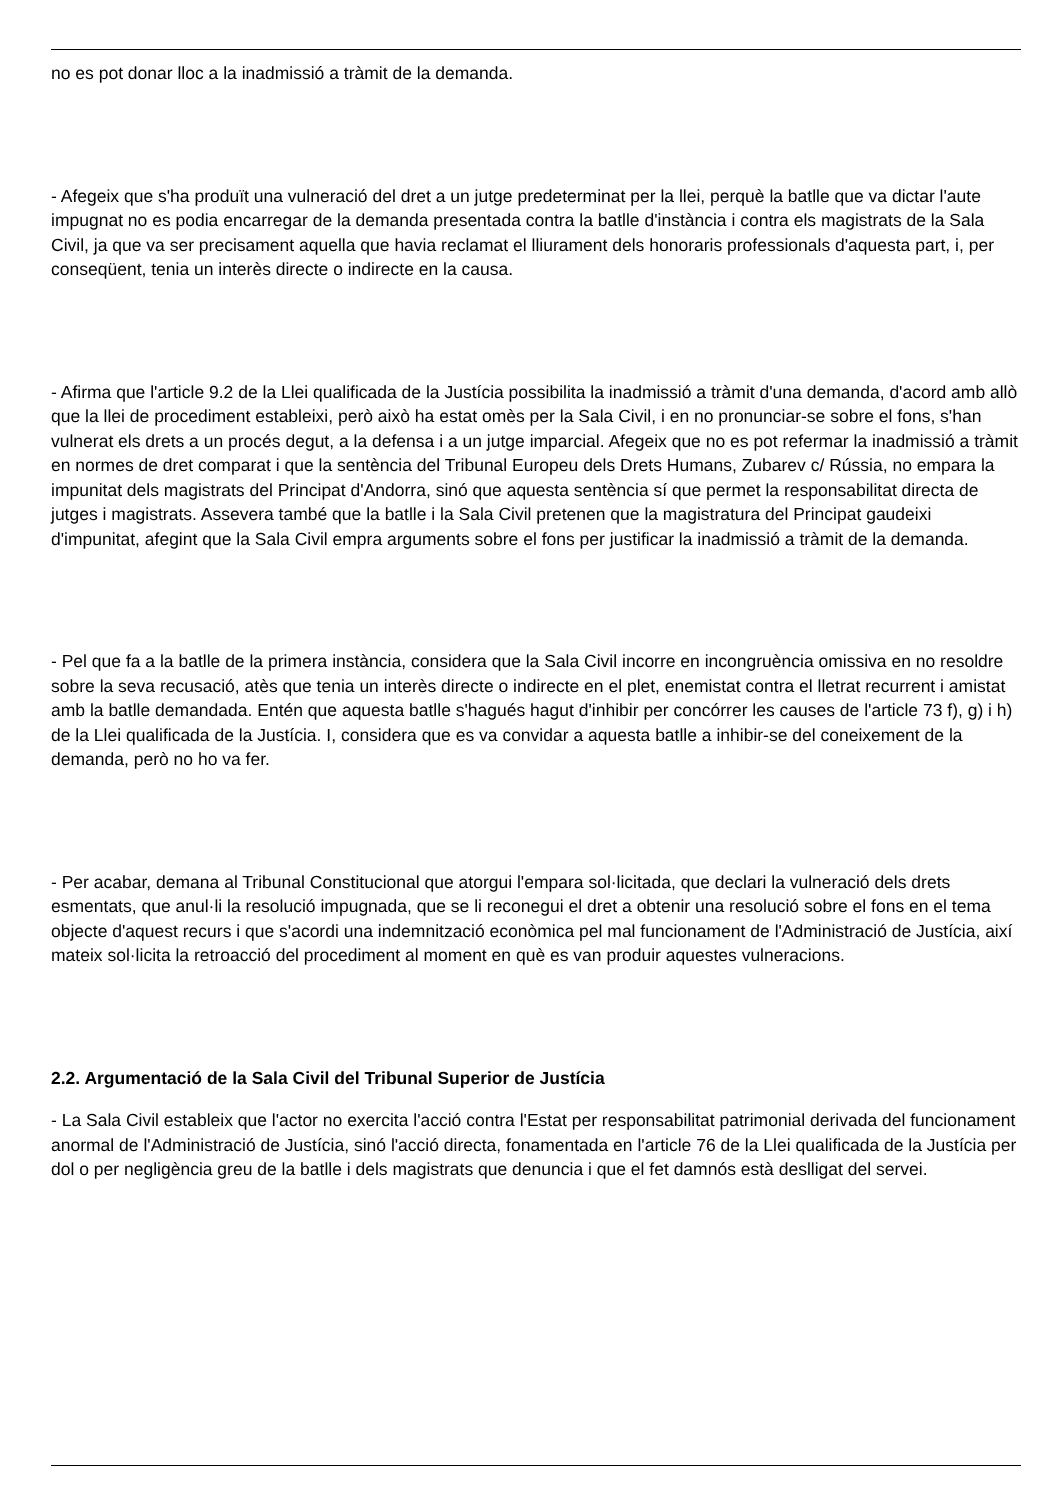no es pot donar lloc a la inadmissió a tràmit de la demanda.
- Afegeix que s'ha produït una vulneració del dret a un jutge predeterminat per la llei, perquè la batlle que va dictar l'aute impugnat no es podia encarregar de la demanda presentada contra la batlle d'instància i contra els magistrats de la Sala Civil, ja que va ser precisament aquella que havia reclamat el lliurament dels honoraris professionals d'aquesta part, i, per conseqüent, tenia un interès directe o indirecte en la causa.
- Afirma que l'article 9.2 de la Llei qualificada de la Justícia possibilita la inadmissió a tràmit d'una demanda, d'acord amb allò que la llei de procediment estableixi, però això ha estat omès per la Sala Civil, i en no pronunciar-se sobre el fons, s'han vulnerat els drets a un procés degut, a la defensa i a un jutge imparcial. Afegeix que no es pot refermar la inadmissió a tràmit en normes de dret comparat i que la sentència del Tribunal Europeu dels Drets Humans, Zubarev c/ Rússia, no empara la impunitat dels magistrats del Principat d'Andorra, sinó que aquesta sentència sí que permet la responsabilitat directa de jutges i magistrats. Assevera també que la batlle i la Sala Civil pretenen que la magistratura del Principat gaudeixi d'impunitat, afegint que la Sala Civil empra arguments sobre el fons per justificar la inadmissió a tràmit de la demanda.
- Pel que fa a la batlle de la primera instància, considera que la Sala Civil incorre en incongruència omissiva en no resoldre sobre la seva recusació, atès que tenia un interès directe o indirecte en el plet, enemistat contra el lletrat recurrent i amistat amb la batlle demandada. Entén que aquesta batlle s'hagués hagut d'inhibir per concórrer les causes de l'article 73 f), g) i h) de la Llei qualificada de la Justícia. I, considera que es va convidar a aquesta batlle a inhibir-se del coneixement de la demanda, però no ho va fer.
- Per acabar, demana al Tribunal Constitucional que atorgui l'empara sol·licitada, que declari la vulneració dels drets esmentats, que anul·li la resolució impugnada, que se li reconegui el dret a obtenir una resolució sobre el fons en el tema objecte d'aquest recurs i que s'acordi una indemnització econòmica pel mal funcionament de l'Administració de Justícia, així mateix sol·licita la retroacció del procediment al moment en què es van produir aquestes vulneracions.
2.2. Argumentació de la Sala Civil del Tribunal Superior de Justícia
- La Sala Civil estableix que l'actor no exercita l'acció contra l'Estat per responsabilitat patrimonial derivada del funcionament anormal de l'Administració de Justícia, sinó l'acció directa, fonamentada en l'article 76 de la Llei qualificada de la Justícia per dol o per negligència greu de la batlle i dels magistrats que denuncia i que el fet damnós està deslligat del servei.